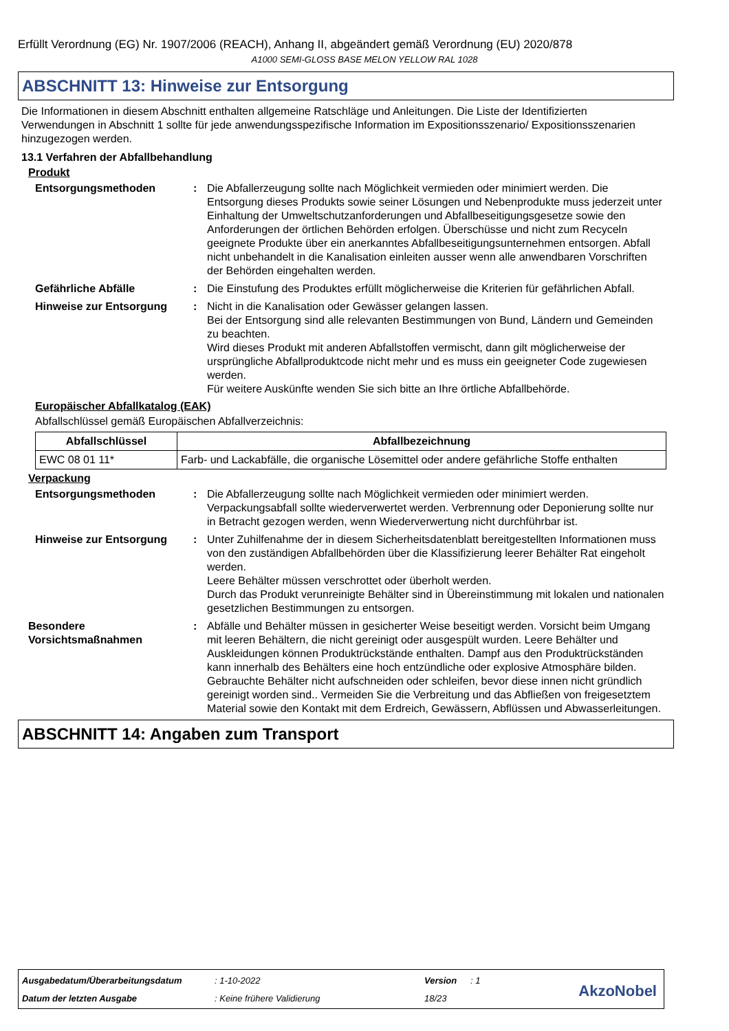Erfüllt Verordnung (EG) Nr. 1907/2006 (REACH), Anhang II, abgeändert gemäß Verordnung (EU) 2020/878
A1000 SEMI-GLOSS BASE MELON YELLOW RAL 1028
ABSCHNITT 13: Hinweise zur Entsorgung
Die Informationen in diesem Abschnitt enthalten allgemeine Ratschläge und Anleitungen. Die Liste der Identifizierten Verwendungen in Abschnitt 1 sollte für jede anwendungsspezifische Information im Expositionsszenario/ Expositionsszenarien hinzugezogen werden.
13.1 Verfahren der Abfallbehandlung
Produkt
Entsorgungsmethoden : Die Abfallerzeugung sollte nach Möglichkeit vermieden oder minimiert werden. Die Entsorgung dieses Produkts sowie seiner Lösungen und Nebenprodukte muss jederzeit unter Einhaltung der Umweltschutzanforderungen und Abfallbeseitigungsgesetze sowie den Anforderungen der örtlichen Behörden erfolgen. Überschüsse und nicht zum Recyceln geeignete Produkte über ein anerkanntes Abfallbeseitigungsunternehmen entsorgen. Abfall nicht unbehandelt in die Kanalisation einleiten ausser wenn alle anwendbaren Vorschriften der Behörden eingehalten werden.
Gefährliche Abfälle : Die Einstufung des Produktes erfüllt möglicherweise die Kriterien für gefährlichen Abfall.
Hinweise zur Entsorgung : Nicht in die Kanalisation oder Gewässer gelangen lassen.
Bei der Entsorgung sind alle relevanten Bestimmungen von Bund, Ländern und Gemeinden zu beachten.
Wird dieses Produkt mit anderen Abfallstoffen vermischt, dann gilt möglicherweise der ursprüngliche Abfallproduktcode nicht mehr und es muss ein geeigneter Code zugewiesen werden.
Für weitere Auskünfte wenden Sie sich bitte an Ihre örtliche Abfallbehörde.
Europäischer Abfallkatalog (EAK)
Abfallschlüssel gemäß Europäischen Abfallverzeichnis:
| Abfallschlüssel | Abfallbezeichnung |
| --- | --- |
| EWC 08 01 11* | Farb- und Lackabfälle, die organische Lösemittel oder andere gefährliche Stoffe enthalten |
Verpackung
Entsorgungsmethoden : Die Abfallerzeugung sollte nach Möglichkeit vermieden oder minimiert werden. Verpackungsabfall sollte wiederverwertet werden. Verbrennung oder Deponierung sollte nur in Betracht gezogen werden, wenn Wiederverwertung nicht durchführbar ist.
Hinweise zur Entsorgung : Unter Zuhilfenahme der in diesem Sicherheitsdatenblatt bereitgestellten Informationen muss von den zuständigen Abfallbehörden über die Klassifizierung leerer Behälter Rat eingeholt werden.
Leere Behälter müssen verschrottet oder überholt werden.
Durch das Produkt verunreinigte Behälter sind in Übereinstimmung mit lokalen und nationalen gesetzlichen Bestimmungen zu entsorgen.
Besondere Vorsichtsmaßnahmen
: Abfälle und Behälter müssen in gesicherter Weise beseitigt werden. Vorsicht beim Umgang mit leeren Behältern, die nicht gereinigt oder ausgespült wurden. Leere Behälter und Auskleidungen können Produktrückstände enthalten. Dampf aus den Produktrückständen kann innerhalb des Behälters eine hoch entzündliche oder explosive Atmosphäre bilden. Gebrauchte Behälter nicht aufschneiden oder schleifen, bevor diese innen nicht gründlich gereinigt worden sind.. Vermeiden Sie die Verbreitung und das Abfließen von freigesetztem Material sowie den Kontakt mit dem Erdreich, Gewässern, Abflüssen und Abwasserleitungen.
ABSCHNITT 14: Angaben zum Transport
Ausgabedatum/Überarbeitungsdatum
: 1-10-2022 Version : 1
Datum der letzten Ausgabe : Keine frühere Validierung 18/23 AkzoNobel